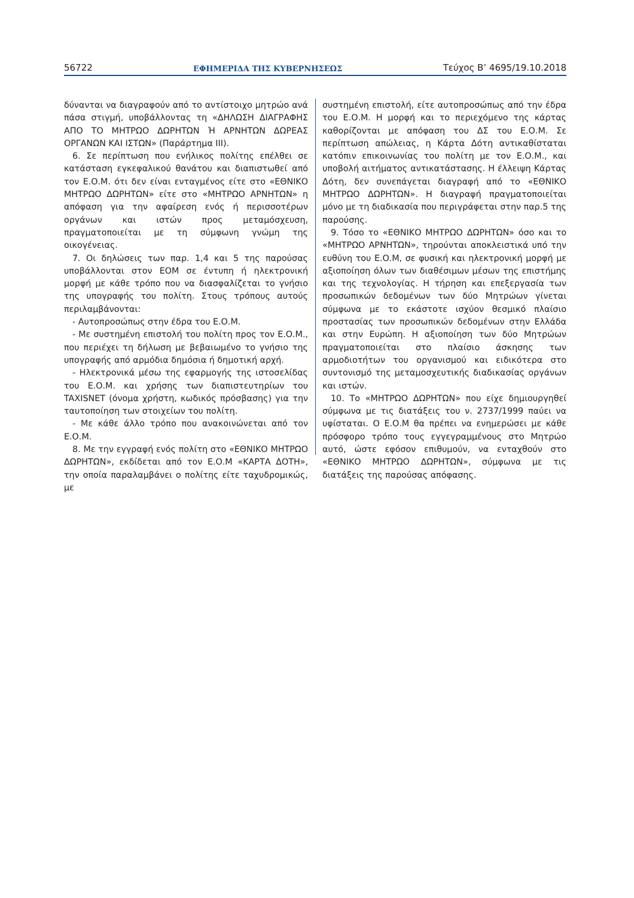56722 ΕΦΗΜΕΡΙΔΑ ΤΗΣ ΚΥΒΕΡΝΗΣΕΩΣ Τεύχος B’ 4695/19.10.2018
δύνανται να διαγραφούν από το αντίστοιχο μητρώο ανά πάσα στιγμή, υποβάλλοντας τη «ΔΗΛΩΣΗ ΔΙΑΓΡΑΦΗΣ ΑΠΟ ΤΟ ΜΗΤΡΩΟ ΔΩΡΗΤΩΝ Ή ΑΡΝΗΤΩΝ ΔΩΡΕΑΣ ΟΡΓΑΝΩΝ ΚΑΙ ΙΣΤΩΝ» (Παράρτημα ΙΙΙ).
6. Σε περίπτωση που ενήλικος πολίτης επέλθει σε κατάσταση εγκεφαλικού θανάτου και διαπιστωθεί από τον Ε.Ο.Μ. ότι δεν είναι ενταγμένος είτε στο «ΕΘΝΙΚΟ ΜΗΤΡΩΟ ΔΩΡΗΤΩΝ» είτε στο «ΜΗΤΡΩΟ ΑΡΝΗΤΩΝ» η απόφαση για την αφαίρεση ενός ή περισσοτέρων οργάνων και ιστών προς μεταμόσχευση, πραγματοποιείται με τη σύμφωνη γνώμη της οικογένειας.
7. Οι δηλώσεις των παρ. 1,4 και 5 της παρούσας υποβάλλονται στον ΕΟΜ σε έντυπη ή ηλεκτρονική μορφή με κάθε τρόπο που να διασφαλίζεται το γνήσιο της υπογραφής του πολίτη. Στους τρόπους αυτούς περιλαμβάνονται:
- Αυτοπροσώπως στην έδρα του Ε.Ο.Μ.
- Με συστημένη επιστολή του πολίτη προς τον Ε.Ο.Μ., που περιέχει τη δήλωση με βεβαιωμένο το γνήσιο της υπογραφής από αρμόδια δημόσια ή δημοτική αρχή.
- Ηλεκτρονικά μέσω της εφαρμογής της ιστοσελίδας του Ε.Ο.Μ. και χρήσης των διαπιστευτηρίων του TAXISNET (όνομα χρήστη, κωδικός πρόσβασης) για την ταυτοποίηση των στοιχείων του πολίτη.
- Με κάθε άλλο τρόπο που ανακοινώνεται από τον Ε.Ο.Μ.
8. Με την εγγραφή ενός πολίτη στο «ΕΘΝΙΚΟ ΜΗΤΡΩΟ ΔΩΡΗΤΩΝ», εκδίδεται από τον Ε.Ο.Μ «ΚΑΡΤΑ ΔΟΤΗ», την οποία παραλαμβάνει ο πολίτης είτε ταχυδρομικώς, με
συστημένη επιστολή, είτε αυτοπροσώπως από την έδρα του Ε.Ο.Μ. Η μορφή και το περιεχόμενο της κάρτας καθορίζονται με απόφαση του ΔΣ του Ε.Ο.Μ. Σε περίπτωση απώλειας, η Κάρτα Δότη αντικαθίσταται κατόπιν επικοινωνίας του πολίτη με τον Ε.Ο.Μ., και υποβολή αιτήματος αντικατάστασης. Η έλλειψη Κάρτας Δότη, δεν συνεπάγεται διαγραφή από το «ΕΘΝΙΚΟ ΜΗΤΡΩΟ ΔΩΡΗΤΩΝ». Η διαγραφή πραγματοποιείται μόνο με τη διαδικασία που περιγράφεται στην παρ.5 της παρούσης.
9. Τόσο το «ΕΘΝΙΚΟ ΜΗΤΡΩΟ ΔΩΡΗΤΩΝ» όσο και το «ΜΗΤΡΩΟ ΑΡΝΗΤΩΝ», τηρούνται αποκλειστικά υπό την ευθύνη του Ε.Ο.Μ, σε φυσική και ηλεκτρονική μορφή με αξιοποίηση όλων των διαθέσιμων μέσων της επιστήμης και της τεχνολογίας. Η τήρηση και επεξεργασία των προσωπικών δεδομένων των δύο Μητρώων γίνεται σύμφωνα με το εκάστοτε ισχύον θεσμικό πλαίσιο προστασίας των προσωπικών δεδομένων στην Ελλάδα και στην Ευρώπη. Η αξιοποίηση των δύο Μητρώων πραγματοποιείται στο πλαίσιο άσκησης των αρμοδιοτήτων του οργανισμού και ειδικότερα στο συντονισμό της μεταμοσχευτικής διαδικασίας οργάνων και ιστών.
10. Το «ΜΗΤΡΩΟ ΔΩΡΗΤΩΝ» που είχε δημιουργηθεί σύμφωνα με τις διατάξεις του ν. 2737/1999 παύει να υφίσταται. Ο Ε.Ο.Μ θα πρέπει να ενημερώσει με κάθε πρόσφορο τρόπο τους εγγεγραμμένους στο Μητρώο αυτό, ώστε εφόσον επιθυμούν, να ενταχθούν στο «ΕΘΝΙΚΟ ΜΗΤΡΩΟ ΔΩΡΗΤΩΝ», σύμφωνα με τις διατάξεις της παρούσας απόφασης.